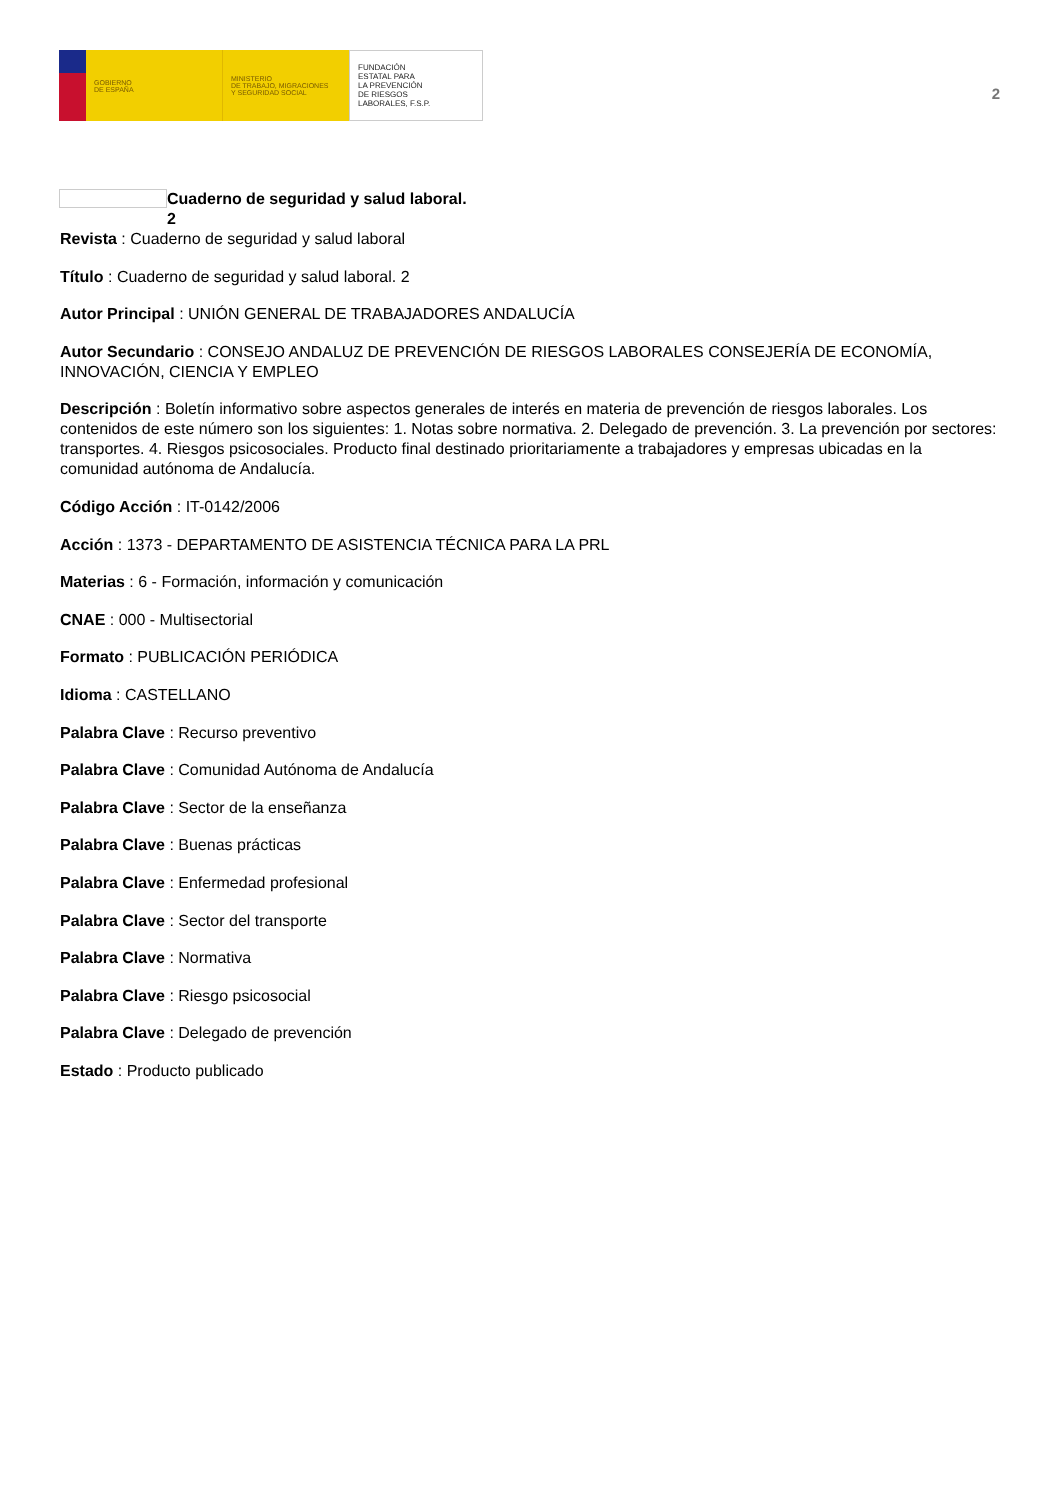GOBIERNO
DE ESPAÑA
MINISTERIO
DE TRABAJO, MIGRACIONES
Y SEGURIDAD SOCIAL
FUNDACIÓN
ESTATAL PARA
LA PREVENCIÓN
DE RIESGOS
LABORALES, F.S.P.
2
Cuaderno de seguridad y salud laboral.
2
Revista : Cuaderno de seguridad y salud laboral
Título : Cuaderno de seguridad y salud laboral. 2
Autor Principal : UNIÓN GENERAL DE TRABAJADORES ANDALUCÍA
Autor Secundario : CONSEJO ANDALUZ DE PREVENCIÓN DE RIESGOS LABORALES CONSEJERÍA DE ECONOMÍA, INNOVACIÓN, CIENCIA Y EMPLEO
Descripción : Boletín informativo sobre aspectos generales de interés en materia de prevención de riesgos laborales. Los contenidos de este número son los siguientes: 1. Notas sobre normativa. 2. Delegado de prevención. 3. La prevención por sectores: transportes. 4. Riesgos psicosociales. Producto final destinado prioritariamente a trabajadores y empresas ubicadas en la comunidad autónoma de Andalucía.
Código Acción : IT-0142/2006
Acción : 1373 - DEPARTAMENTO DE ASISTENCIA TÉCNICA PARA LA PRL
Materias : 6 - Formación, información y comunicación
CNAE : 000 - Multisectorial
Formato : PUBLICACIÓN PERIÓDICA
Idioma : CASTELLANO
Palabra Clave : Recurso preventivo
Palabra Clave : Comunidad Autónoma de Andalucía
Palabra Clave : Sector de la enseñanza
Palabra Clave : Buenas prácticas
Palabra Clave : Enfermedad profesional
Palabra Clave : Sector del transporte
Palabra Clave : Normativa
Palabra Clave : Riesgo psicosocial
Palabra Clave : Delegado de prevención
Estado : Producto publicado